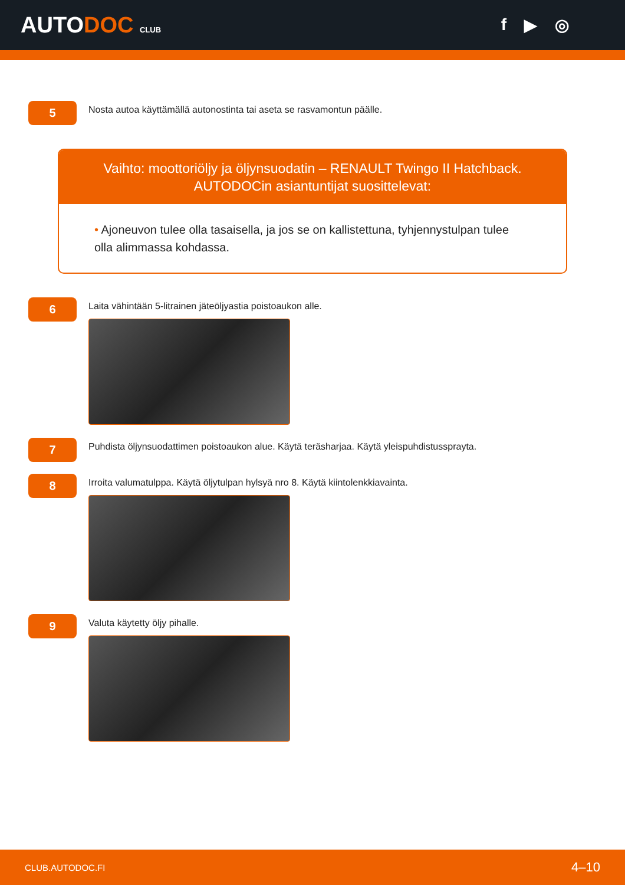AUTODOC CLUB
f ▶ ◎
5
Nosta autoa käyttämällä autonostinta tai aseta se rasvamontun päälle.
Vaihto: moottoriöljy ja öljynsuodatin – RENAULT Twingo II Hatchback.
AUTODOCin asiantuntijat suosittelevat:
• Ajoneuvon tulee olla tasaisella, ja jos se on kallistettuna, tyhjennystulpan tulee olla alimmassa kohdassa.
6
Laita vähintään 5-litrainen jäteöljyastia poistoaukon alle.
7
Puhdista öljynsuodattimen poistoaukon alue. Käytä teräsharjaa. Käytä yleispuhdistussprayta.
8
Irroita valumatulppa. Käytä öljytulpan hylsyä nro 8. Käytä kiintolenkkiavainta.
9
Valuta käytetty öljy pihalle.
CLUB.AUTODOC.FI 4–10